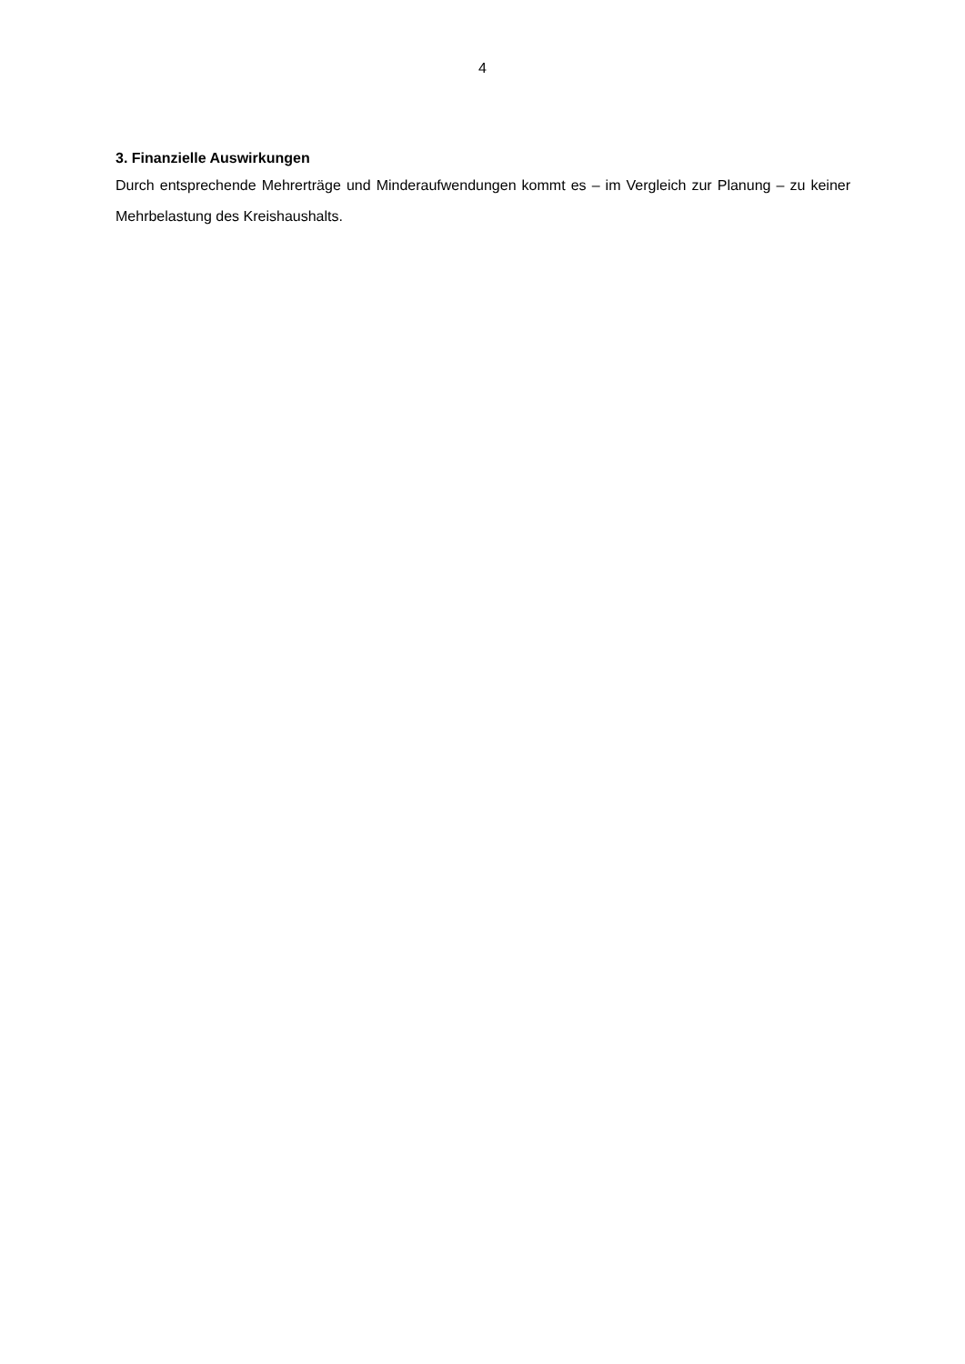4
3. Finanzielle Auswirkungen
Durch entsprechende Mehrerträge und Minderaufwendungen kommt es – im Vergleich zur Planung – zu keiner Mehrbelastung des Kreishaushalts.